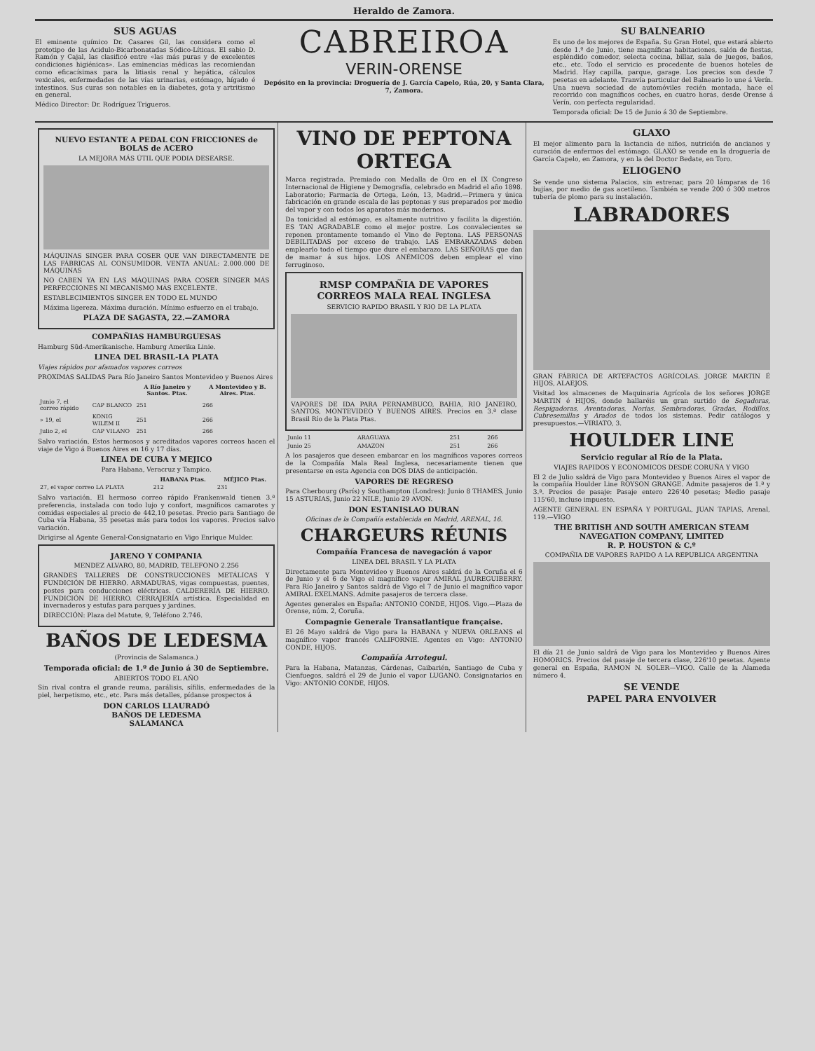Heraldo de Zamora.
SUS AGUAS
El eminente químico Dr. Casares Gil, las considera como el prototipo de las Acidulo-Bicarbonatadas Sódico-Líticas. El sabio D. Ramón y Cajal, las clasificó entre «las más puras y de excelentes condiciones higiénicas». Las eminencias médicas las recomiendan como eficacísimas para la litiasis renal y hepática, cálculos vexicales, enfermedades de las vías urinarias, estómago, hígado é intestinos. Sus curas son notables en la diabetes, gota y artritismo en general.
Médico Director: Dr. Rodríguez Trigueros.
CABREIROA
VERIN-ORENSE
Depósito en la provincia: Droguería de J. García Capelo, Rúa, 20, y Santa Clara, 7, Zamora.
SU BALNEARIO
Es uno de los mejores de España. Su Gran Hotel, que estará abierto desde 1.º de Junio, tiene magníficas habitaciones, salón de fiestas, espléndido comedor, selecta cocina, billar, sala de juegos, baños, etc., etc. Todo el servicio es procedente de buenos hoteles de Madrid. Hay capilla, parque, garage. Los precios son desde 7 pesetas en adelante. Tranvía particular del Balneario lo une á Verín. Una nueva sociedad de automóviles recién montada, hace el recorrido con magníficos coches, en cuatro horas, desde Orense á Verín, con perfecta regularidad.
Temporada oficial: De 15 de Junio á 30 de Septiembre.
NUEVO ESTANTE A PEDAL CON FRICCIONES de BOLAS de ACERO
LA MEJORA MÁS ÚTIL QUE PODIA DESEARSE.
MÁQUINAS SINGER PARA COSER QUE VAN DIRECTAMENTE DE LAS FÁBRICAS AL CONSUMIDOR. VENTA ANUAL: 2.000.000 DE MÁQUINAS
NO CABEN YA EN LAS MÁQUINAS PARA COSER SINGER MÁS PERFECCIONES NI MECANISMO MÁS EXCELENTE.
ESTABLECIMIENTOS SINGER EN TODO EL MUNDO
Máxima ligereza. Máxima duración. Mínimo esfuerzo en el trabajo.
PLAZA DE SAGASTA, 22.—ZAMORA
COMPAÑIAS HAMBURGUESAS
Hamburg Süd-Amerikanische. Hamburg Amerika Linie.
LINEA DEL BRASIL-LA PLATA
Viajes rápidos por afamados vapores correos
PROXIMAS SALIDAS Para Río Janeiro Santos Montevideo y Buenos Aires
| | | A Río Janeiro y Santos. Ptas. | A Montevideo y B. Aires. Ptas. |
| --- | --- | --- | --- |
| Junio 7, el correo rápido | CAP BLANCO | 251 | 266 |
| » 19, el | KONIG WILEM II | 251 | 266 |
| Julio 2, el | CAP VILANO | 251 | 266 |
Salvo variación. Estos hermosos y acreditados vapores correos hacen el viaje de Vigo á Buenos Aires en 16 y 17 días.
LINEA DE CUBA Y MEJICO
Para Habana, Veracruz y Tampico.
| | HABANA Ptas. | MÉJICO Ptas. |
| --- | --- | --- |
| 27, el vapor correo LA PLATA | 212 | 231 |
Salvo variación. El hermoso correo rápido Frankenwald tienen 3.ª preferencia, instalada con todo lujo y confort, magníficos camarotes y comidas especiales al precio de 442,10 pesetas. Precio para Santiago de Cuba vía Habana, 35 pesetas más para todos los vapores. Precios salvo variación.
Dirigirse al Agente General-Consignatario en Vigo Enrique Mulder.
JARENO Y COMPANIA
MENDEZ ALVARO, 80, MADRID, TELEFONO 2.256
GRANDES TALLERES DE CONSTRUCCIONES METÁLICAS Y FUNDICIÓN DE HIERRO. ARMADURAS, vigas compuestas, puentes, postes para conducciones eléctricas. CALDERERÍA DE HIERRO. FUNDICIÓN DE HIERRO. CERRAJERÍA artística. Especialidad en invernaderos y estufas para parques y jardines.
DIRECCIÓN: Plaza del Matute, 9, Teléfono 2.746.
BAÑOS DE LEDESMA
(Provincia de Salamanca.)
Temporada oficial: de 1.º de Junio á 30 de Septiembre.
ABIERTOS TODO EL AÑO
Sin rival contra el grande reuma, parálisis, sífilis, enfermedades de la piel, herpetismo, etc., etc. Para más detalles, pídanse prospectos á
DON CARLOS LLAURADÓ
BAÑOS DE LEDESMA
SALAMANCA
VINO DE PEPTONA ORTEGA
Marca registrada. Premiado con Medalla de Oro en el IX Congreso Internacional de Higiene y Demografía, celebrado en Madrid el año 1898. Laboratorio; Farmacia de Ortega, León, 13, Madrid.—Primera y única fabricación en grande escala de las peptonas y sus preparados por medio del vapor y con todos los aparatos más modernos.
Da tonicidad al estómago, es altamente nutritivo y facilita la digestión. ES TAN AGRADABLE como el mejor postre. Los convalecientes se reponen prontamente tomando el Vino de Peptona. LAS PERSONAS DEBILITADAS por exceso de trabajo. LAS EMBARAZADAS deben emplearlo todo el tiempo que dure el embarazo. LAS SEÑORAS que dan de mamar á sus hijos. LOS ANÉMICOS deben emplear el vino ferruginoso.
RMSP COMPAÑIA DE VAPORES CORREOS MALA REAL INGLESA
SERVICIO RAPIDO BRASIL Y RIO DE LA PLATA
VAPORES DE IDA PARA PERNAMBUCO, BAHIA, RIO JANEIRO, SANTOS, MONTEVIDEO Y BUENOS AIRES. Precios en 3.ª clase Brasil Río de la Plata Ptas.
| Junio 11 | ARAGUAYA | 251 | 266 |
| Junio 25 | AMAZON | 251 | 266 |
A los pasajeros que deseen embarcar en los magníficos vapores correos de la Compañía Mala Real Inglesa, necesariamente tienen que presentarse en esta Agencia con DOS DIAS de anticipación.
VAPORES DE REGRESO
Para Cherbourg (París) y Southampton (Londres): Junio 8 THAMES, Junio 15 ASTURIAS, Junio 22 NILE, Junio 29 AVON.
DON ESTANISLAO DURAN
Oficinas de la Compañía establecida en Madrid, ARENAL, 16.
CHARGEURS RÉUNIS
Compañía Francesa de navegación á vapor
LINEA DEL BRASIL Y LA PLATA
Directamente para Montevideo y Buenos Aires saldrá de la Coruña el 6 de Junio y el 6 de Vigo el magnífico vapor AMIRAL JAUREGUIBERRY. Para Río Janeiro y Santos saldrá de Vigo el 7 de Junio el magnífico vapor AMIRAL EXELMANS. Admite pasajeros de tercera clase.
Agentes generales en España: ANTONIO CONDE, HIJOS. Vigo.—Plaza de Orense, núm. 2, Coruña.
Compagnie Generale Transatlantique française.
El 26 Mayo saldrá de Vigo para la HABANA y NUEVA ORLEANS el magnífico vapor francés CALIFORNIE. Agentes en Vigo: ANTONIO CONDE, HIJOS.
Compañía Arrotegui.
Para la Habana, Matanzas, Cárdenas, Caibarién, Santiago de Cuba y Cienfuegos, saldrá el 29 de Junio el vapor LUGANO. Consignatarios en Vigo: ANTONIO CONDE, HIJOS.
GLAXO
El mejor alimento para la lactancia de niños, nutrición de ancianos y curación de enfermos del estómago. GLAXO se vende en la droguería de García Capelo, en Zamora, y en la del Doctor Bedate, en Toro.
ELIOGENO
Se vende uno sistema Palacios, sin estrenar, para 20 lámparas de 16 bujías, por medio de gas acetileno. También se vende 200 ó 300 metros tubería de plomo para su instalación.
LABRADORES
GRAN FÁBRICA DE ARTEFACTOS AGRÍCOLAS. JORGE MARTIN É HIJOS, ALAEJOS.
Visitad los almacenes de Maquinaria Agrícola de los señores JORGE MARTIN é HIJOS, donde hallaréis un gran surtido de Segadoras, Respigadoras, Aventadoras, Norias, Sembradoras, Gradas, Rodillos, Cubresemillas y Arados de todos los sistemas. Pedir catálogos y presupuestos.—VIRIATO, 3.
HOULDER LINE
Servicio regular al Río de la Plata.
VIAJES RAPIDOS Y ECONOMICOS DESDE CORUÑA Y VIGO
El 2 de Julio saldrá de Vigo para Montevideo y Buenos Aires el vapor de la compañía Houlder Line ROYSON GRANGE. Admite pasajeros de 1.ª y 3.ª. Precios de pasaje: Pasaje entero 226'40 pesetas; Medio pasaje 115'60, incluso impuesto.
AGENTE GENERAL EN ESPAÑA Y PORTUGAL, JUAN TAPIAS, Arenal, 119.—VIGO
THE BRITISH AND SOUTH AMERICAN STEAM NAVEGATION COMPANY, LIMITED
R. P. HOUSTON & C.º
COMPAÑIA DE VAPORES RAPIDO A LA REPUBLICA ARGENTINA
El día 21 de Junio saldrá de Vigo para los Montevideo y Buenos Aires HOMORICS. Precios del pasaje de tercera clase, 226'10 pesetas. Agente general en España, RAMON N. SOLER—VIGO. Calle de la Alameda número 4.
SE VENDE
PAPEL PARA ENVOLVER